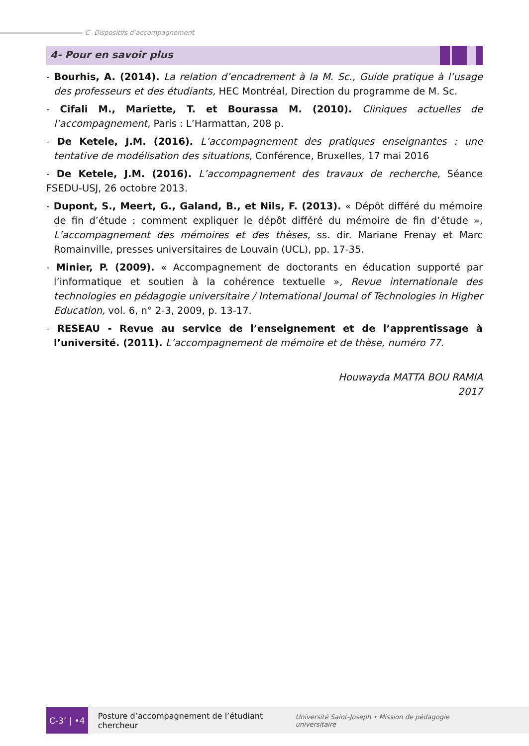C- Dispositifs d’accompagnement
4- Pour en savoir plus
- Bourhis, A. (2014). La relation d’encadrement à la M. Sc., Guide pratique à l’usage des professeurs et des étudiants, HEC Montréal, Direction du programme de M. Sc.
- Cifali M., Mariette, T. et Bourassa M. (2010). Cliniques actuelles de l’accompagnement, Paris : L’Harmattan, 208 p.
- De Ketele, J.M. (2016). L’accompagnement des pratiques enseignantes : une tentative de modélisation des situations, Conférence, Bruxelles, 17 mai 2016
- De Ketele, J.M. (2016). L’accompagnement des travaux de recherche, Séance FSEDU-USJ, 26 octobre 2013.
- Dupont, S., Meert, G., Galand, B., et Nils, F. (2013). « Dépôt différé du mémoire de fin d’étude : comment expliquer le dépôt différé du mémoire de fin d’étude », L’accompagnement des mémoires et des thèses, ss. dir. Mariane Frenay et Marc Romainville, presses universitaires de Louvain (UCL), pp. 17-35.
- Minier, P. (2009). « Accompagnement de doctorants en éducation supporté par l’informatique et soutien à la cohérence textuelle », Revue internationale des technologies en pédagogie universitaire / International Journal of Technologies in Higher Education, vol. 6, n° 2-3, 2009, p. 13-17.
- RESEAU - Revue au service de l’enseignement et de l’apprentissage à l’université. (2011). L’accompagnement de mémoire et de thèse, numéro 77.
Houwayda MATTA BOU RAMIA
2017
C-3’ | •4
Posture d’accompagnement de l’étudiant chercheur
Université Saint-Joseph • Mission de pédagogie universitaire